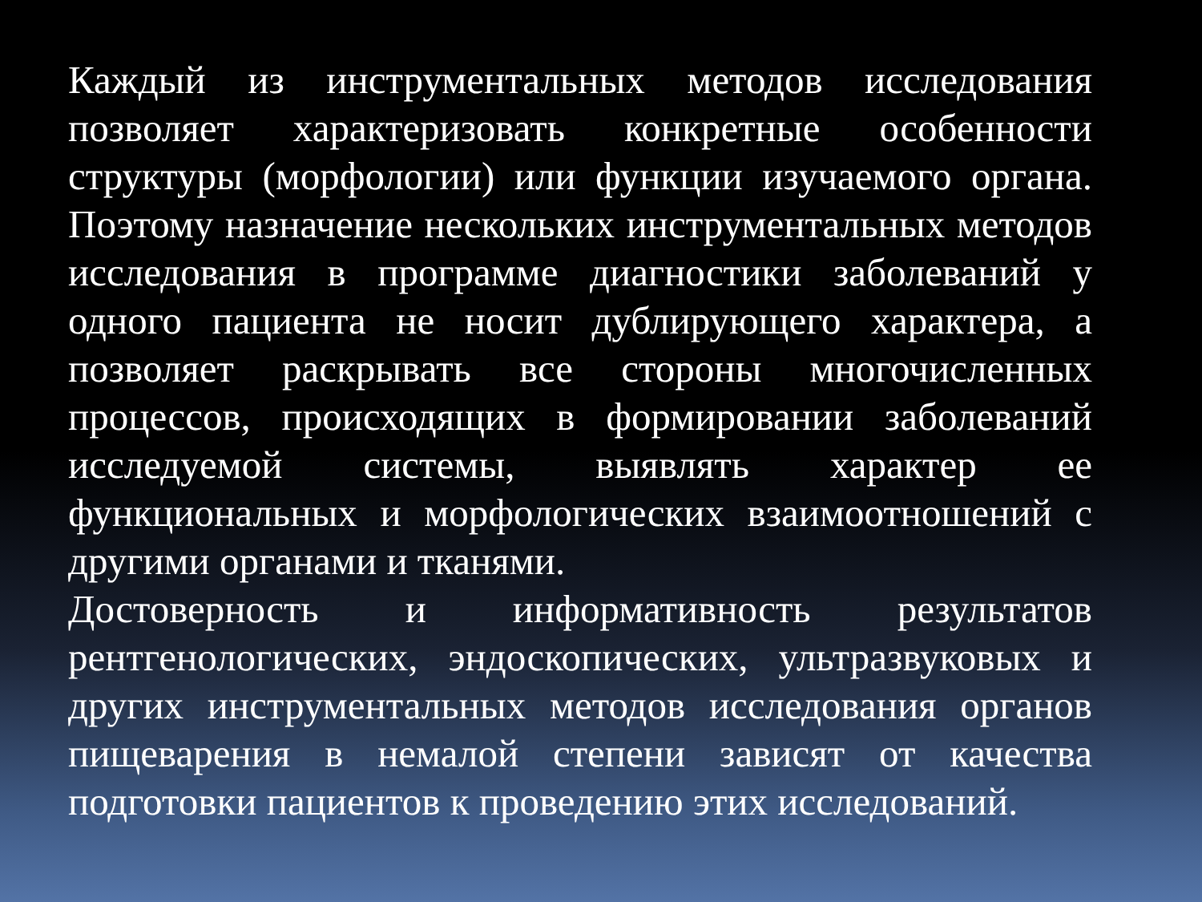Каждый из инструментальных методов исследования позволяет характеризовать конкретные особенности структуры (морфологии) или функции изучаемого органа. Поэтому назначение нескольких инструментальных методов исследования в программе диагностики заболеваний у одного пациента не носит дублирующего характера, а позволяет раскрывать все стороны многочисленных процессов, происходящих в формировании заболеваний исследуемой системы, выявлять характер ее функциональных и морфологических взаимоотношений с другими органами и тканями.
Достоверность и информативность результатов рентгенологических, эндоскопических, ультразвуковых и других инструментальных методов исследования органов пищеварения в немалой степени зависят от качества подготовки пациентов к проведению этих исследований.